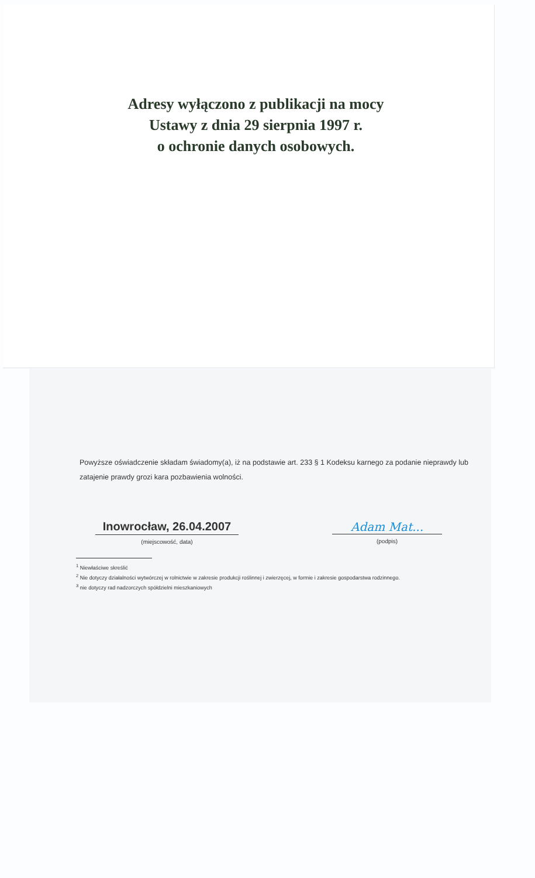Adresy wyłączono z publikacji na mocy
Ustawy z dnia 29 sierpnia 1997 r.
o ochronie danych osobowych.
Powyższe oświadczenie składam świadomy(a), iż na podstawie art. 233 § 1 Kodeksu karnego za podanie nieprawdy lub zatajenie prawdy grozi kara pozbawienia wolności.
Inowrocław, 26.04.2007
(miejscowość, data)
Adam Mat...
(podpis)
<sup>1</sup> Niewłaściwe skreślić
<sup>2</sup> Nie dotyczy działalności wytwórczej w rolnictwie w zakresie produkcji roślinnej i zwierzęcej, w formie i zakresie gospodarstwa rodzinnego.
<sup>3</sup> nie dotyczy rad nadzorczych spółdzielni mieszkaniowych